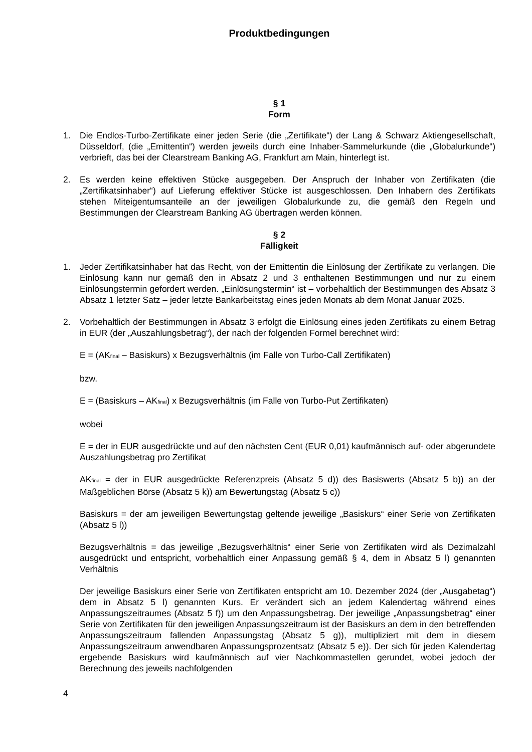Produktbedingungen
§ 1
Form
1. Die Endlos-Turbo-Zertifikate einer jeden Serie (die „Zertifikate“) der Lang & Schwarz Aktiengesellschaft, Düsseldorf, (die „Emittentin“) werden jeweils durch eine Inhaber-Sammelurkunde (die „Globalurkunde“) verbrieft, das bei der Clearstream Banking AG, Frankfurt am Main, hinterlegt ist.
2. Es werden keine effektiven Stücke ausgegeben. Der Anspruch der Inhaber von Zertifikaten (die „Zertifikatsinhaber“) auf Lieferung effektiver Stücke ist ausgeschlossen. Den Inhabern des Zertifikats stehen Miteigentumsanteile an der jeweiligen Globalurkunde zu, die gemäß den Regeln und Bestimmungen der Clearstream Banking AG übertragen werden können.
§ 2
Fälligkeit
1. Jeder Zertifikatsinhaber hat das Recht, von der Emittentin die Einlösung der Zertifikate zu verlangen. Die Einlösung kann nur gemäß den in Absatz 2 und 3 enthaltenen Bestimmungen und nur zu einem Einlösungstermin gefordert werden. „Einlösungstermin“ ist – vorbehaltlich der Bestimmungen des Absatz 3 Absatz 1 letzter Satz – jeder letzte Bankarbeitstag eines jeden Monats ab dem Monat Januar 2025.
2. Vorbehaltlich der Bestimmungen in Absatz 3 erfolgt die Einlösung eines jeden Zertifikats zu einem Betrag in EUR (der „Auszahlungsbetrag“), der nach der folgenden Formel berechnet wird:
E = (AK<sub>final</sub> – Basiskurs) x Bezugsverhältnis (im Falle von Turbo-Call Zertifikaten)
bzw.
E = (Basiskurs – AK<sub>final</sub>) x Bezugsverhältnis (im Falle von Turbo-Put Zertifikaten)
wobei
E = der in EUR ausgedrückte und auf den nächsten Cent (EUR 0,01) kaufmännisch auf- oder abgerundete Auszahlungsbetrag pro Zertifikat
AK<sub>final</sub> = der in EUR ausgedrückte Referenzpreis (Absatz 5 d)) des Basiswerts (Absatz 5 b)) an der Maßgeblichen Börse (Absatz 5 k)) am Bewertungstag (Absatz 5 c))
Basiskurs = der am jeweiligen Bewertungstag geltende jeweilige „Basiskurs“ einer Serie von Zertifikaten (Absatz 5 l))
Bezugsverhältnis = das jeweilige „Bezugsverhältnis“ einer Serie von Zertifikaten wird als Dezimalzahl ausgedrückt und entspricht, vorbehaltlich einer Anpassung gemäß § 4, dem in Absatz 5 l) genannten Verhältnis
Der jeweilige Basiskurs einer Serie von Zertifikaten entspricht am 10. Dezember 2024 (der „Ausgabetag“) dem in Absatz 5 l) genannten Kurs. Er verändert sich an jedem Kalendertag während eines Anpassungszeitraumes (Absatz 5 f)) um den Anpassungsbetrag. Der jeweilige „Anpassungsbetrag“ einer Serie von Zertifikaten für den jeweiligen Anpassungszeitraum ist der Basiskurs an dem in den betreffenden Anpassungszeitraum fallenden Anpassungstag (Absatz 5 g)), multipliziert mit dem in diesem Anpassungszeitraum anwendbaren Anpassungsprozentsatz (Absatz 5 e)). Der sich für jeden Kalendertag ergebende Basiskurs wird kaufmännisch auf vier Nachkommastellen gerundet, wobei jedoch der Berechnung des jeweils nachfolgenden
4